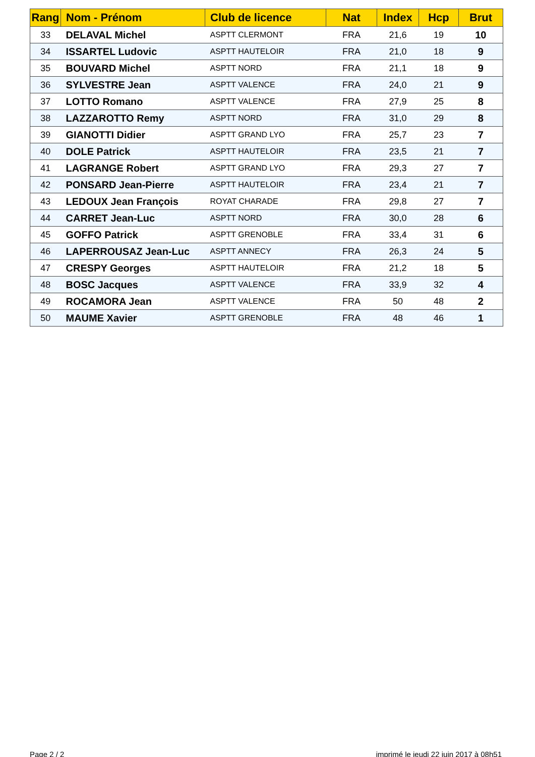| Rang | Nom - Prénom | Club de licence | Nat | Index | Hcp | Brut |
| --- | --- | --- | --- | --- | --- | --- |
| 33 | DELAVAL Michel | ASPTT CLERMONT | FRA | 21,6 | 19 | 10 |
| 34 | ISSARTEL Ludovic | ASPTT HAUTELOIR | FRA | 21,0 | 18 | 9 |
| 35 | BOUVARD Michel | ASPTT NORD | FRA | 21,1 | 18 | 9 |
| 36 | SYLVESTRE Jean | ASPTT VALENCE | FRA | 24,0 | 21 | 9 |
| 37 | LOTTO Romano | ASPTT VALENCE | FRA | 27,9 | 25 | 8 |
| 38 | LAZZAROTTO Remy | ASPTT NORD | FRA | 31,0 | 29 | 8 |
| 39 | GIANOTTI Didier | ASPTT GRAND LYO | FRA | 25,7 | 23 | 7 |
| 40 | DOLE Patrick | ASPTT HAUTELOIR | FRA | 23,5 | 21 | 7 |
| 41 | LAGRANGE Robert | ASPTT GRAND LYO | FRA | 29,3 | 27 | 7 |
| 42 | PONSARD Jean-Pierre | ASPTT HAUTELOIR | FRA | 23,4 | 21 | 7 |
| 43 | LEDOUX Jean François | ROYAT CHARADE | FRA | 29,8 | 27 | 7 |
| 44 | CARRET Jean-Luc | ASPTT NORD | FRA | 30,0 | 28 | 6 |
| 45 | GOFFO Patrick | ASPTT GRENOBLE | FRA | 33,4 | 31 | 6 |
| 46 | LAPERROUSAZ Jean-Luc | ASPTT ANNECY | FRA | 26,3 | 24 | 5 |
| 47 | CRESPY Georges | ASPTT HAUTELOIR | FRA | 21,2 | 18 | 5 |
| 48 | BOSC Jacques | ASPTT VALENCE | FRA | 33,9 | 32 | 4 |
| 49 | ROCAMORA Jean | ASPTT VALENCE | FRA | 50 | 48 | 2 |
| 50 | MAUME Xavier | ASPTT GRENOBLE | FRA | 48 | 46 | 1 |
Page 2 / 2
imprimé le jeudi 22 juin 2017 à 08h51